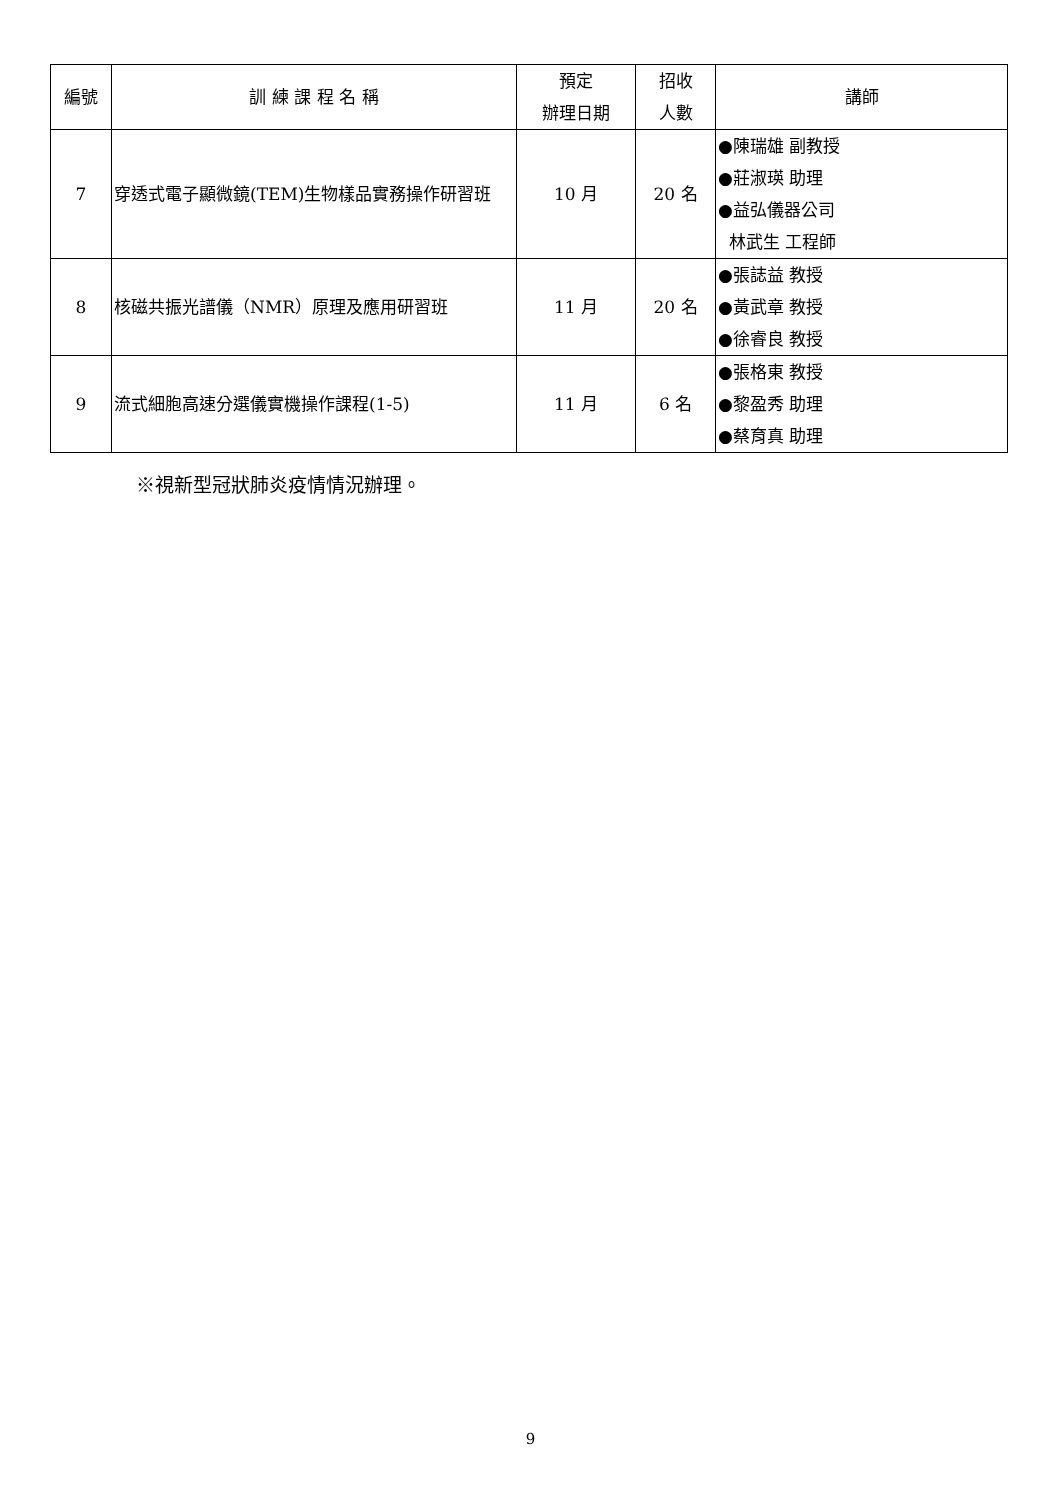| 編號 | 訓 練 課 程 名 稱 | 預定 辦理日期 | 招收 人數 | 講師 |
| --- | --- | --- | --- | --- |
| 7 | 穿透式電子顯微鏡(TEM)生物樣品實務操作研習班 | 10 月 | 20 名 | ●陳瑞雄 副教授 ●莊淑瑛 助理 ●益弘儀器公司 林武生 工程師 |
| 8 | 核磁共振光譜儀（NMR）原理及應用研習班 | 11 月 | 20 名 | ●張誌益 教授 ●黃武章 教授 ●徐睿良 教授 |
| 9 | 流式細胞高速分選儀實機操作課程(1-5) | 11 月 | 6 名 | ●張格東 教授 ●黎盈秀 助理 ●蔡育真 助理 |
※視新型冠狀肺炎疫情情況辦理。
9